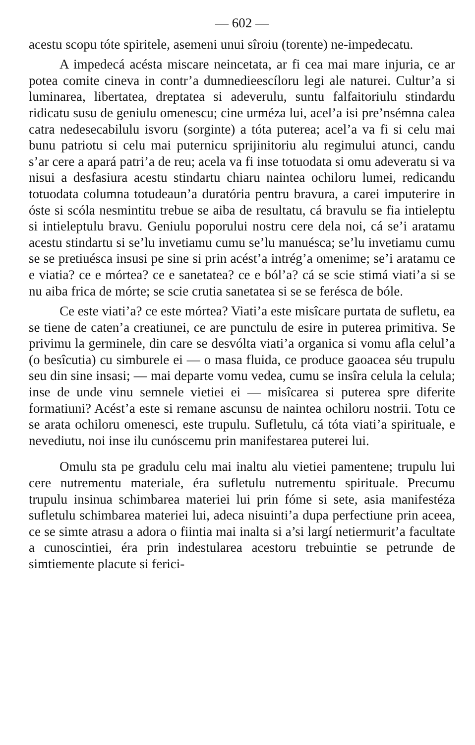— 602 —
acestu scopu tóte spiritele, asemeni unui sîroiu (torente) ne-impedecatu.
A impedecá acésta miscare neincetata, ar fi cea mai mare injuria, ce ar potea comite cineva in contr’a dumnedieescíloru legi ale naturei. Cultur’a si luminarea, libertatea, dreptatea si adeverulu, suntu falfaitoriulu stindardu ridicatu susu de geniulu omenescu; cine urméza lui, acel’a isi pre’nsémna calea catra nedesecabilulu isvoru (sorginte) a tóta puterea; acel’a va fi si celu mai bunu patriotu si celu mai puternicu sprijinitoriu alu regimului atunci, candu s’ar cere a apará patri’a de reu; acela va fi inse totuodata si omu adeveratu si va nisui a desfasiura acestu stindartu chiaru naintea ochiloru lumei, redicandu totuodata columna totudeaun’a duratória pentru bravura, a carei imputerire in óste si scóla nesmintitu trebue se aiba de resultatu, cá bravulu se fia intieleptu si intieleptulu bravu. Geniulu poporului nostru cere dela noi, cá se’i aratamu acestu stindartu si se’lu invetiamu cumu se’lu manuésca; se’lu invetiamu cumu se se pretiuésca insusi pe sine si prin acést’a intrég’a omenime; se’i aratamu ce e viatia? ce e mórtea? ce e sanetatea? ce e ból’a? cá se scie stimá viati’a si se nu aiba frica de mórte; se scie crutia sanetatea si se se ferésca de bóle.
Ce este viati’a? ce este mórtea? Viati’a este misîcare purtata de sufletu, ea se tiene de caten’a creatiunei, ce are punctulu de esire in puterea primitiva. Se privimu la germinele, din care se desvólta viati’a organica si vomu afla celul’a (o besîcutia) cu simburele ei — o masa fluida, ce produce gaoacea séu trupulu seu din sine insasi; — mai departe vomu vedea, cumu se insîra celula la celula; inse de unde vinu semnele vietiei ei — misîcarea si puterea spre diferite formatiuni? Acést’a este si remane ascunsu de naintea ochiloru nostrii. Totu ce se arata ochiloru omenesci, este trupulu. Sufletulu, cá tóta viati’a spirituale, e nevediutu, noi inse ilu cunóscemu prin manifestarea puterei lui.
Omulu sta pe gradulu celu mai inaltu alu vietiei pamentene; trupulu lui cere nutrementu materiale, éra sufletulu nutrementu spirituale. Precumu trupulu insinua schimbarea materiei lui prin fóme si sete, asia manifestéza sufletulu schimbarea materiei lui, adeca nisuinti’a dupa perfectiune prin aceea, ce se simte atrasu a adora o fiintia mai inalta si a’si largí netiermurit’a facultate a cunoscintiei, éra prin indestularea acestoru trebuintie se petrunde de simtiemente placute si ferici-